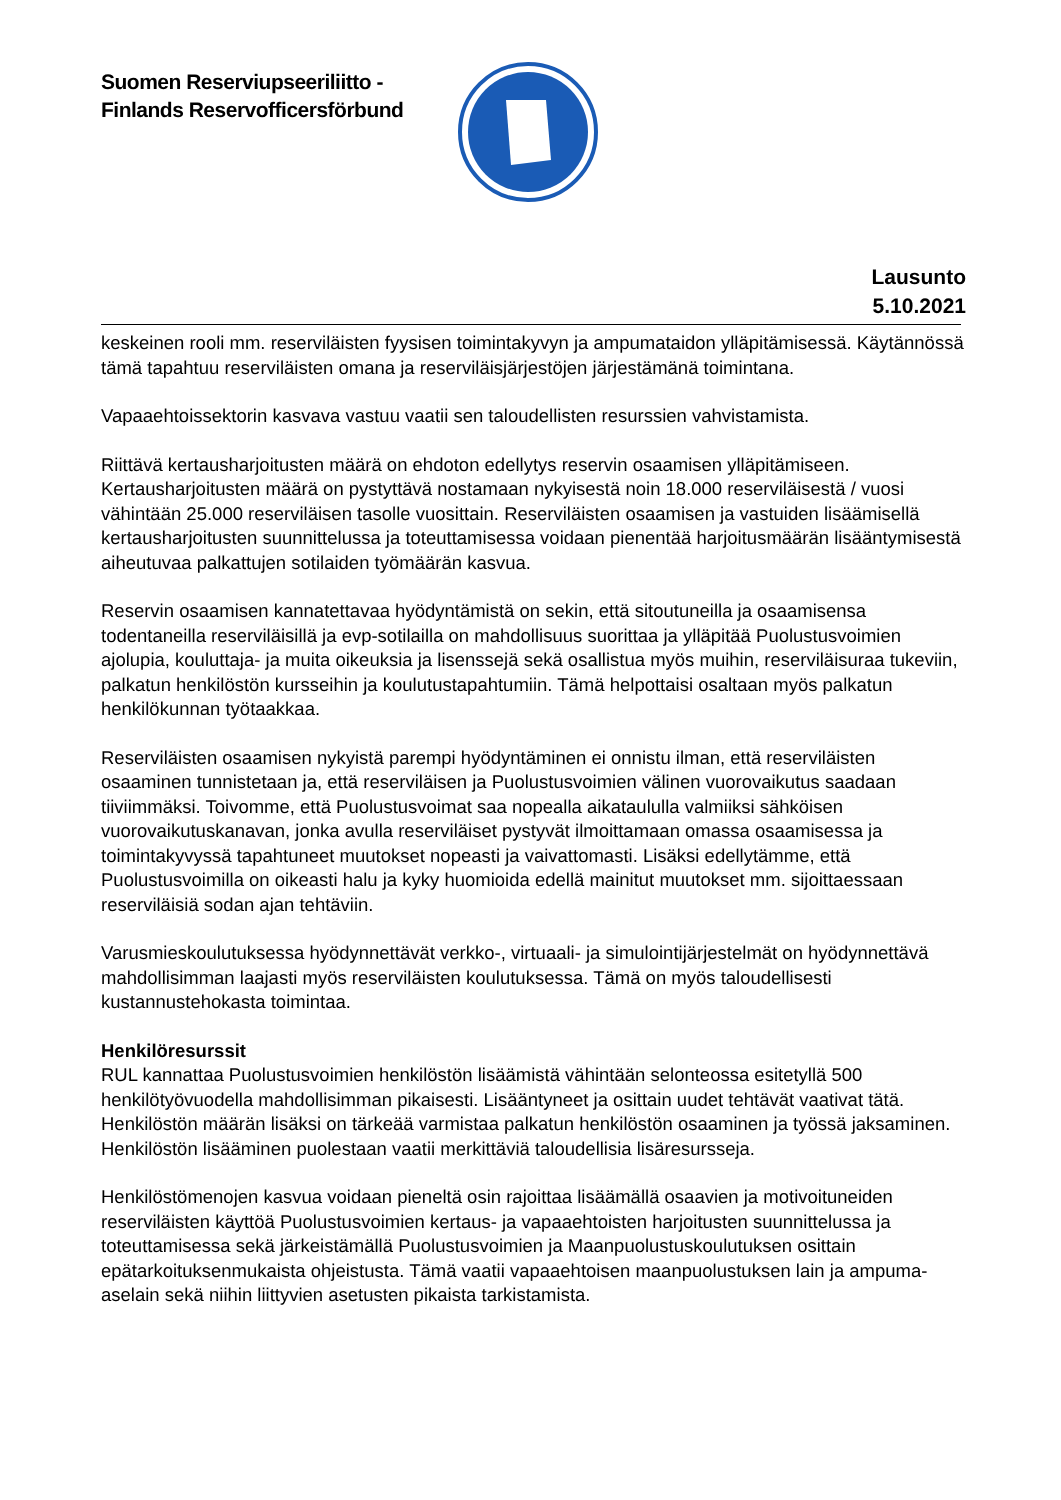Suomen Reserviupseeriliitto -
Finlands Reservofficersförbund
Lausunto
5.10.2021
keskeinen rooli mm. reserviläisten fyysisen toimintakyvyn ja ampumataidon ylläpitämisessä. Käytännössä tämä tapahtuu reserviläisten omana ja reserviläisjärjestöjen järjestämänä toimintana.
Vapaaehtoissektorin kasvava vastuu vaatii sen taloudellisten resurssien vahvistamista.
Riittävä kertausharjoitusten määrä on ehdoton edellytys reservin osaamisen ylläpitämiseen. Kertausharjoitusten määrä on pystyttävä nostamaan nykyisestä noin 18.000 reserviläisestä / vuosi vähintään 25.000 reserviläisen tasolle vuosittain. Reserviläisten osaamisen ja vastuiden lisäämisellä kertausharjoitusten suunnittelussa ja toteuttamisessa voidaan pienentää harjoitusmäärän lisääntymisestä aiheutuvaa palkattujen sotilaiden työmäärän kasvua.
Reservin osaamisen kannatettavaa hyödyntämistä on sekin, että sitoutuneilla ja osaamisensa todentaneilla reserviläisillä ja evp-sotilailla on mahdollisuus suorittaa ja ylläpitää Puolustusvoimien ajolupia, kouluttaja- ja muita oikeuksia ja lisenssejä sekä osallistua myös muihin, reserviläisuraa tukeviin, palkatun henkilöstön kursseihin ja koulutustapahtumiin. Tämä helpottaisi osaltaan myös palkatun henkilökunnan työtaakkaa.
Reserviläisten osaamisen nykyistä parempi hyödyntäminen ei onnistu ilman, että reserviläisten osaaminen tunnistetaan ja, että reserviläisen ja Puolustusvoimien välinen vuorovaikutus saadaan tiiviimmäksi. Toivomme, että Puolustusvoimat saa nopealla aikataululla valmiiksi sähköisen vuorovaikutuskanavan, jonka avulla reserviläiset pystyvät ilmoittamaan omassa osaamisessa ja toimintakyvyssä tapahtuneet muutokset nopeasti ja vaivattomasti. Lisäksi edellytämme, että Puolustusvoimilla on oikeasti halu ja kyky huomioida edellä mainitut muutokset mm. sijoittaessaan reserviläisiä sodan ajan tehtäviin.
Varusmieskoulutuksessa hyödynnettävät verkko-, virtuaali- ja simulointijärjestelmät on hyödynnettävä mahdollisimman laajasti myös reserviläisten koulutuksessa. Tämä on myös taloudellisesti kustannustehokasta toimintaa.
Henkilöresurssit
RUL kannattaa Puolustusvoimien henkilöstön lisäämistä vähintään selonteossa esitetyllä 500 henkilötyövuodella mahdollisimman pikaisesti. Lisääntyneet ja osittain uudet tehtävät vaativat tätä. Henkilöstön määrän lisäksi on tärkeää varmistaa palkatun henkilöstön osaaminen ja työssä jaksaminen. Henkilöstön lisääminen puolestaan vaatii merkittäviä taloudellisia lisäresursseja.
Henkilöstömenojen kasvua voidaan pieneltä osin rajoittaa lisäämällä osaavien ja motivoituneiden reserviläisten käyttöä Puolustusvoimien kertaus- ja vapaaehtoisten harjoitusten suunnittelussa ja toteuttamisessa sekä järkeistämällä Puolustusvoimien ja Maanpuolustuskoulutuksen osittain epätarkoituksenmukaista ohjeistusta. Tämä vaatii vapaaehtoisen maanpuolustuksen lain ja ampuma-aselain sekä niihin liittyvien asetusten pikaista tarkistamista.